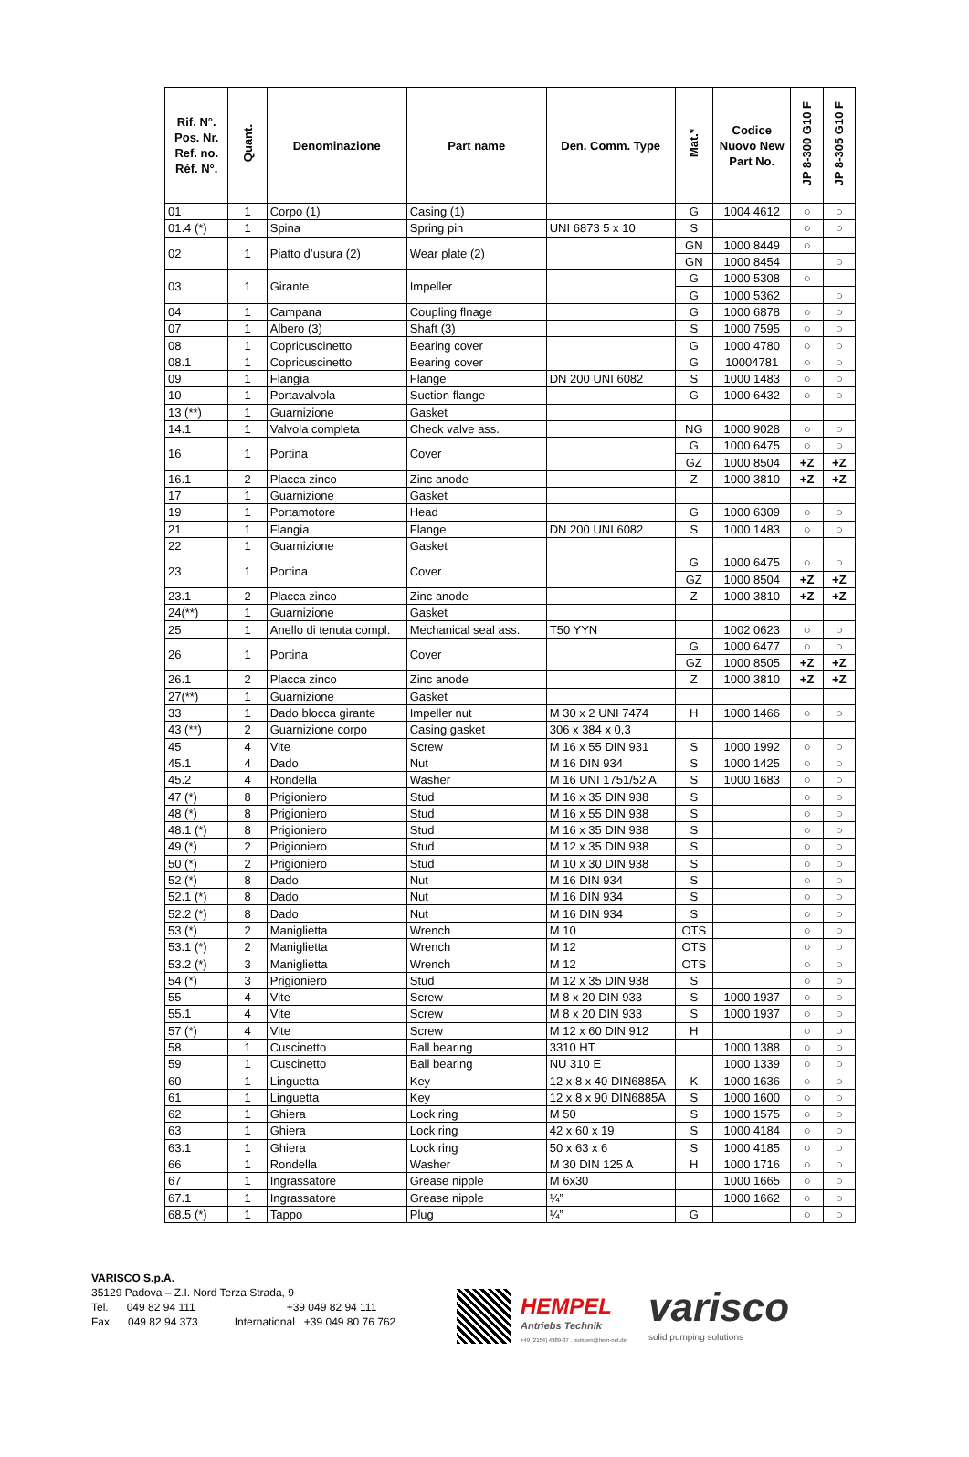| Rif. N°. Pos. Nr. Ref. no. Réf. N°. | Quant. | Denominazione | Part name | Den. Comm. Type | Mat.* | Codice Nuovo New Part No. | JP 8-300 G10 F | JP 8-305 G10 F |
| --- | --- | --- | --- | --- | --- | --- | --- | --- |
| 01 | 1 | Corpo (1) | Casing (1) | | G | 1004 4612 | ○ | ○ |
| 01.4 (*) | 1 | Spina | Spring pin | UNI 6873 5 x 10 | S | | ○ | ○ |
| 02 | 1 | Piatto d’usura (2) | Wear plate (2) | | GN | 1000 8449 | ○ | |
| | | | | | GN | 1000 8454 | | ○ |
| 03 | 1 | Girante | Impeller | | G | 1000 5308 | ○ | |
| | | | | | G | 1000 5362 | | ○ |
| 04 | 1 | Campana | Coupling flnage | | G | 1000 6878 | ○ | ○ |
| 07 | 1 | Albero (3) | Shaft (3) | | S | 1000 7595 | ○ | ○ |
| 08 | 1 | Copricuscinetto | Bearing cover | | G | 1000 4780 | ○ | ○ |
| 08.1 | 1 | Copricuscinetto | Bearing cover | | G | 10004781 | ○ | ○ |
| 09 | 1 | Flangia | Flange | DN 200 UNI 6082 | S | 1000 1483 | ○ | ○ |
| 10 | 1 | Portavalvola | Suction flange | | G | 1000 6432 | ○ | ○ |
| 13 (**) | 1 | Guarnizione | Gasket | | | | | |
| 14.1 | 1 | Valvola completa | Check valve ass. | | NG | 1000 9028 | ○ | ○ |
| 16 | 1 | Portina | Cover | | G | 1000 6475 | ○ | ○ |
| | | | | | GZ | 1000 8504 | +Z | +Z |
| 16.1 | 2 | Placca zinco | Zinc anode | | Z | 1000 3810 | +Z | +Z |
| 17 | 1 | Guarnizione | Gasket | | | | | |
| 19 | 1 | Portamotore | Head | | G | 1000 6309 | ○ | ○ |
| 21 | 1 | Flangia | Flange | DN 200 UNI 6082 | S | 1000 1483 | ○ | ○ |
| 22 | 1 | Guarnizione | Gasket | | | | | |
| 23 | 1 | Portina | Cover | | G | 1000 6475 | ○ | ○ |
| | | | | | GZ | 1000 8504 | +Z | +Z |
| 23.1 | 2 | Placca zinco | Zinc anode | | Z | 1000 3810 | +Z | +Z |
| 24(**) | 1 | Guarnizione | Gasket | | | | | |
| 25 | 1 | Anello di tenuta compl. | Mechanical seal ass. | T50 YYN | | 1002 0623 | ○ | ○ |
| 26 | 1 | Portina | Cover | | G | 1000 6477 | ○ | ○ |
| | | | | | GZ | 1000 8505 | +Z | +Z |
| 26.1 | 2 | Placca zinco | Zinc anode | | Z | 1000 3810 | +Z | +Z |
| 27(**) | 1 | Guarnizione | Gasket | | | | | |
| 33 | 1 | Dado blocca girante | Impeller nut | M 30 x 2 UNI 7474 | H | 1000 1466 | ○ | ○ |
| 43 (**) | 2 | Guarnizione corpo | Casing gasket | 306 x 384 x 0,3 | | | | |
| 45 | 4 | Vite | Screw | M 16 x 55 DIN 931 | S | 1000 1992 | ○ | ○ |
| 45.1 | 4 | Dado | Nut | M 16 DIN 934 | S | 1000 1425 | ○ | ○ |
| 45.2 | 4 | Rondella | Washer | M 16 UNI 1751/52 A | S | 1000 1683 | ○ | ○ |
| 47 (*) | 8 | Prigioniero | Stud | M 16 x 35 DIN 938 | S | | ○ | ○ |
| 48 (*) | 8 | Prigioniero | Stud | M 16 x 55 DIN 938 | S | | ○ | ○ |
| 48.1 (*) | 8 | Prigioniero | Stud | M 16 x 35 DIN 938 | S | | ○ | ○ |
| 49 (*) | 2 | Prigioniero | Stud | M 12 x 35 DIN 938 | S | | ○ | ○ |
| 50 (*) | 2 | Prigioniero | Stud | M 10 x 30 DIN 938 | S | | ○ | ○ |
| 52 (*) | 8 | Dado | Nut | M 16 DIN 934 | S | | ○ | ○ |
| 52.1 (*) | 8 | Dado | Nut | M 16 DIN 934 | S | | ○ | ○ |
| 52.2 (*) | 8 | Dado | Nut | M 16 DIN 934 | S | | ○ | ○ |
| 53 (*) | 2 | Maniglietta | Wrench | M 10 | OTS | | ○ | ○ |
| 53.1 (*) | 2 | Maniglietta | Wrench | M 12 | OTS | | ○ | ○ |
| 53.2 (*) | 3 | Maniglietta | Wrench | M 12 | OTS | | ○ | ○ |
| 54 (*) | 3 | Prigioniero | Stud | M 12 x 35 DIN 938 | S | | ○ | ○ |
| 55 | 4 | Vite | Screw | M 8 x 20 DIN 933 | S | 1000 1937 | ○ | ○ |
| 55.1 | 4 | Vite | Screw | M 8 x 20 DIN 933 | S | 1000 1937 | ○ | ○ |
| 57 (*) | 4 | Vite | Screw | M 12 x 60 DIN 912 | H | | ○ | ○ |
| 58 | 1 | Cuscinetto | Ball bearing | 3310 HT | | 1000 1388 | ○ | ○ |
| 59 | 1 | Cuscinetto | Ball bearing | NU 310 E | | 1000 1339 | ○ | ○ |
| 60 | 1 | Linguetta | Key | 12 x 8 x 40 DIN6885A | K | 1000 1636 | ○ | ○ |
| 61 | 1 | Linguetta | Key | 12 x 8 x 90 DIN6885A | S | 1000 1600 | ○ | ○ |
| 62 | 1 | Ghiera | Lock ring | M 50 | S | 1000 1575 | ○ | ○ |
| 63 | 1 | Ghiera | Lock ring | 42 x 60 x 19 | S | 1000 4184 | ○ | ○ |
| 63.1 | 1 | Ghiera | Lock ring | 50 x 63 x 6 | S | 1000 4185 | ○ | ○ |
| 66 | 1 | Rondella | Washer | M 30 DIN 125 A | H | 1000 1716 | ○ | ○ |
| 67 | 1 | Ingrassatore | Grease nipple | M 6x30 | | 1000 1665 | ○ | ○ |
| 67.1 | 1 | Ingrassatore | Grease nipple | ¼” | | 1000 1662 | ○ | ○ |
| 68.5 (*) | 1 | Tappo | Plug | ¼” | G | | ○ | ○ |
VARISCO S.p.A.
35129 Padova – Z.I. Nord Terza Strada, 9
Tel. 049 82 94 111 +39 049 82 94 111
Fax 049 82 94 373 International +39 049 80 76 762
HEMPEL
Antriebs Technik
+49 (2154) 4989-37 . pumpen@hem-net.de
varisco
solid pumping solutions